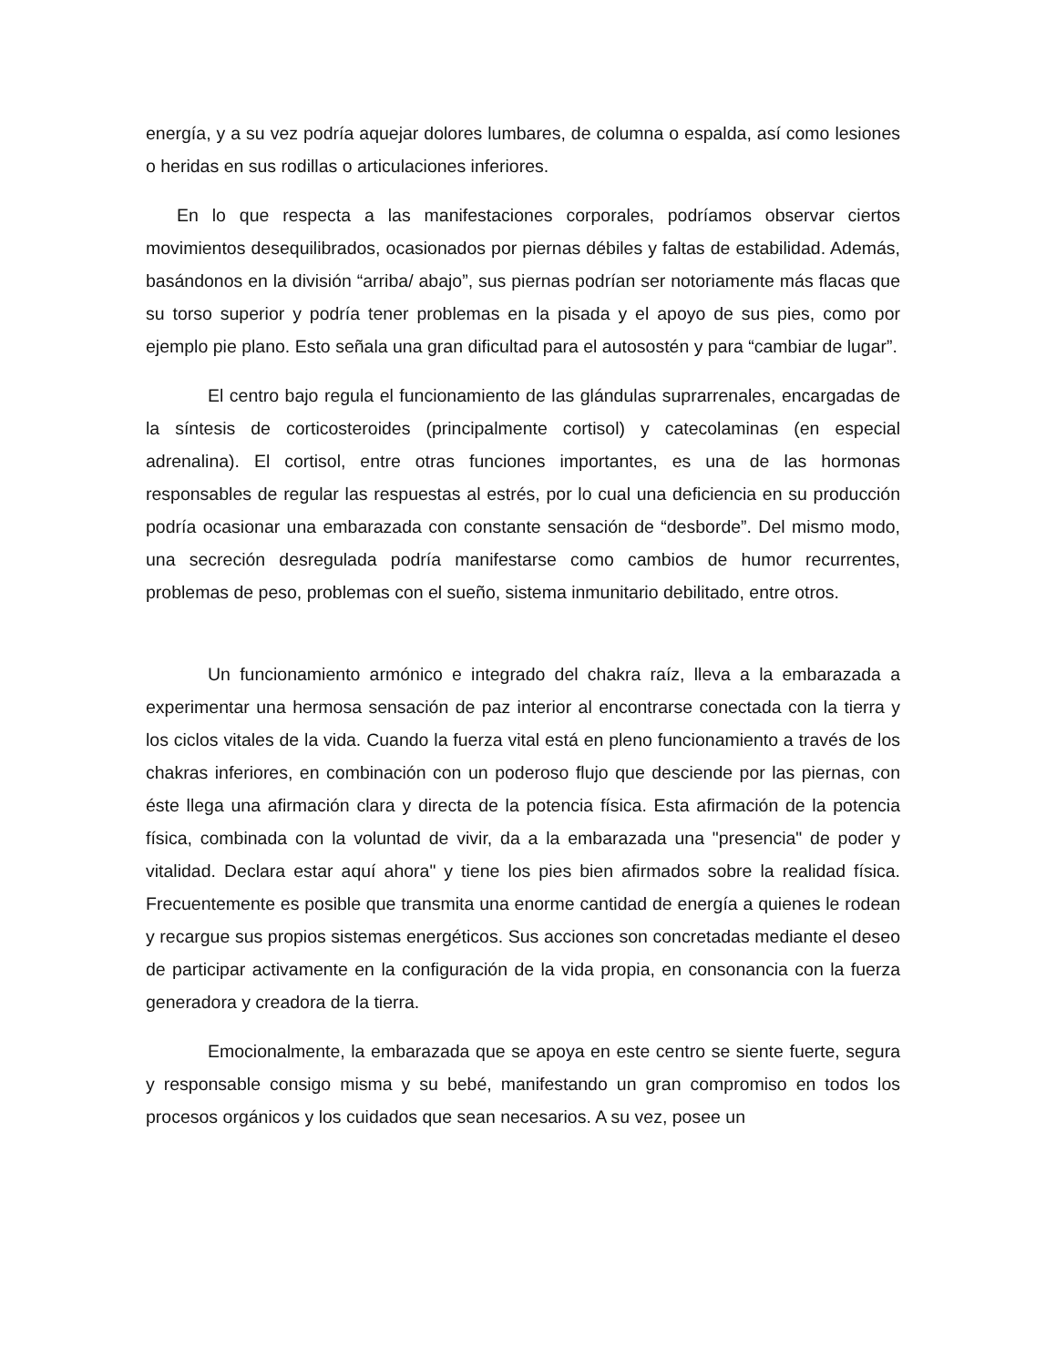energía, y a su vez podría aquejar dolores lumbares, de columna o espalda, así como lesiones o heridas en sus rodillas o articulaciones inferiores.
En lo que respecta a las manifestaciones corporales, podríamos observar ciertos movimientos desequilibrados, ocasionados por piernas débiles y faltas de estabilidad. Además, basándonos en la división “arriba/ abajo”, sus piernas podrían ser notoriamente más flacas que su torso superior y podría tener problemas en la pisada y el apoyo de sus pies, como por ejemplo pie plano. Esto señala una gran dificultad para el autosostén y para “cambiar de lugar”.
El centro bajo regula el funcionamiento de las glándulas suprarrenales, encargadas de la síntesis de corticosteroides (principalmente cortisol) y catecolaminas (en especial adrenalina). El cortisol, entre otras funciones importantes, es una de las hormonas responsables de regular las respuestas al estrés, por lo cual una deficiencia en su producción podría ocasionar una embarazada con constante sensación de “desborde”. Del mismo modo, una secreción desregulada podría manifestarse como cambios de humor recurrentes, problemas de peso, problemas con el sueño, sistema inmunitario debilitado, entre otros.
Un funcionamiento armónico e integrado del chakra raíz, lleva a la embarazada a experimentar una hermosa sensación de paz interior al encontrarse conectada con la tierra y los ciclos vitales de la vida. Cuando la fuerza vital está en pleno funcionamiento a través de los chakras inferiores, en combinación con un poderoso flujo que desciende por las piernas, con éste llega una afirmación clara y directa de la potencia física. Esta afirmación de la potencia física, combinada con la voluntad de vivir, da a la embarazada una "presencia" de poder y vitalidad. Declara estar aquí ahora" y tiene los pies bien afirmados sobre la realidad física. Frecuentemente es posible que transmita una enorme cantidad de energía a quienes le rodean y recargue sus propios sistemas energéticos. Sus acciones son concretadas mediante el deseo de participar activamente en la configuración de la vida propia, en consonancia con la fuerza generadora y creadora de la tierra.
Emocionalmente, la embarazada que se apoya en este centro se siente fuerte, segura y responsable consigo misma y su bebé, manifestando un gran compromiso en todos los procesos orgánicos y los cuidados que sean necesarios. A su vez, posee un